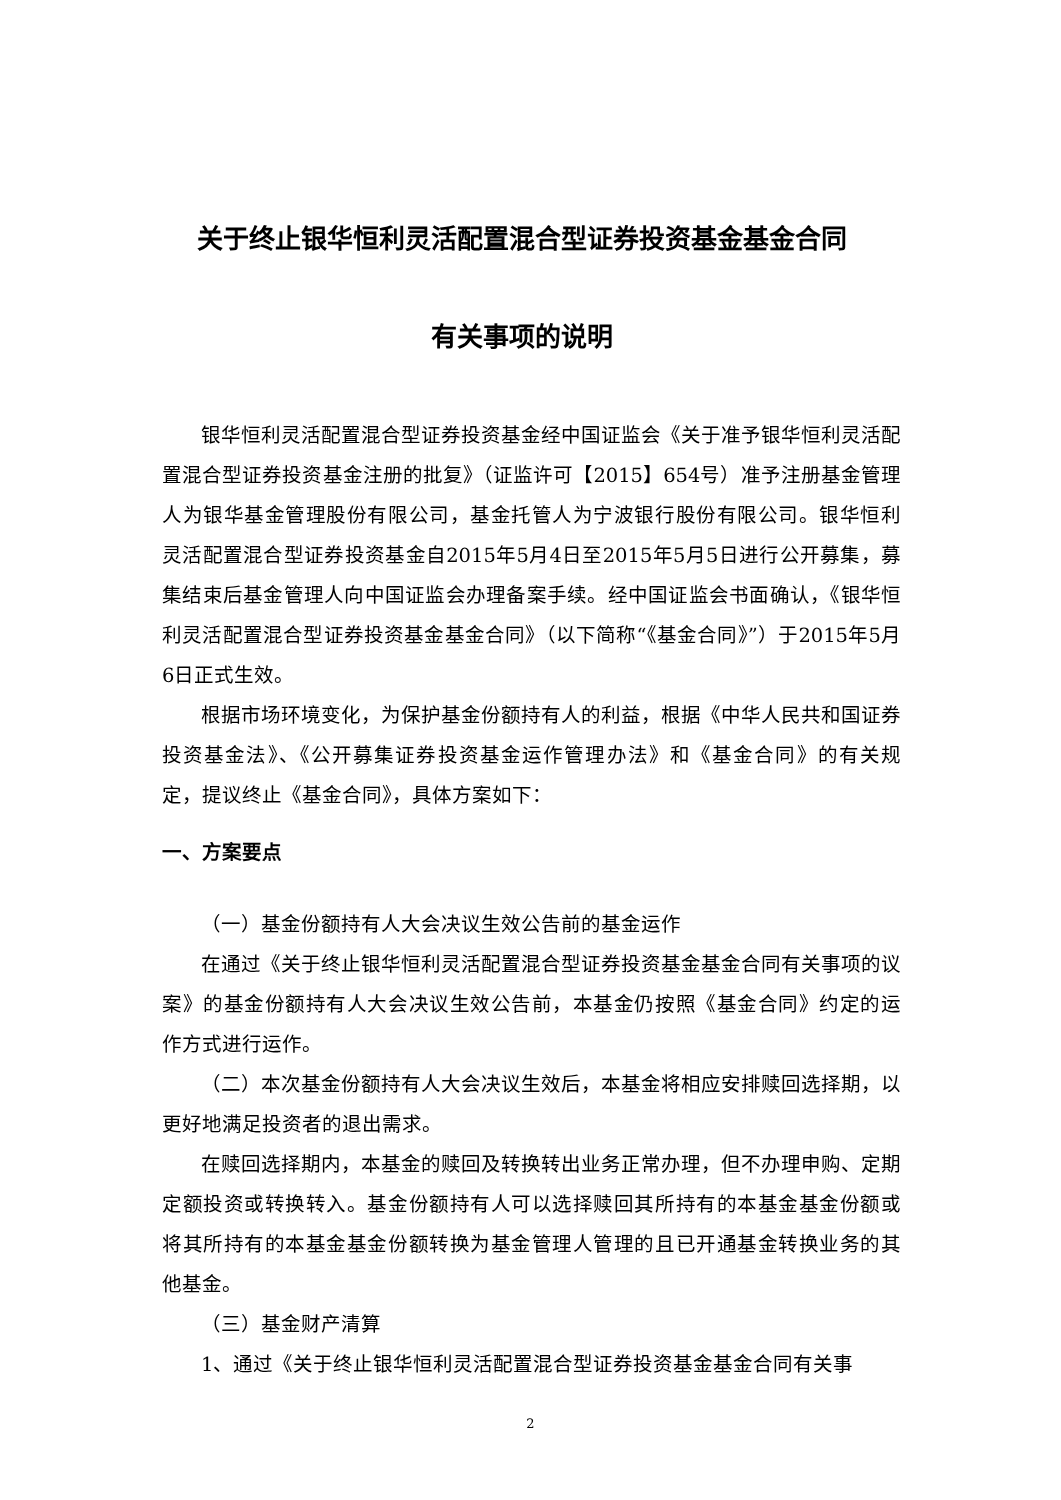关于终止银华恒利灵活配置混合型证券投资基金基金合同
有关事项的说明
银华恒利灵活配置混合型证券投资基金经中国证监会《关于准予银华恒利灵活配置混合型证券投资基金注册的批复》（证监许可【2015】654号）准予注册基金管理人为银华基金管理股份有限公司，基金托管人为宁波银行股份有限公司。银华恒利灵活配置混合型证券投资基金自2015年5月4日至2015年5月5日进行公开募集，募集结束后基金管理人向中国证监会办理备案手续。经中国证监会书面确认，《银华恒利灵活配置混合型证券投资基金基金合同》（以下简称“《基金合同》”）于2015年5月6日正式生效。
根据市场环境变化，为保护基金份额持有人的利益，根据《中华人民共和国证券投资基金法》、《公开募集证券投资基金运作管理办法》和《基金合同》的有关规定，提议终止《基金合同》，具体方案如下：
一、方案要点
（一）基金份额持有人大会决议生效公告前的基金运作
在通过《关于终止银华恒利灵活配置混合型证券投资基金基金合同有关事项的议案》的基金份额持有人大会决议生效公告前，本基金仍按照《基金合同》约定的运作方式进行运作。
（二）本次基金份额持有人大会决议生效后，本基金将相应安排赎回选择期，以更好地满足投资者的退出需求。
在赎回选择期内，本基金的赎回及转换转出业务正常办理，但不办理申购、定期定额投资或转换转入。基金份额持有人可以选择赎回其所持有的本基金基金份额或将其所持有的本基金基金份额转换为基金管理人管理的且已开通基金转换业务的其他基金。
（三）基金财产清算
1、通过《关于终止银华恒利灵活配置混合型证券投资基金基金合同有关事
2